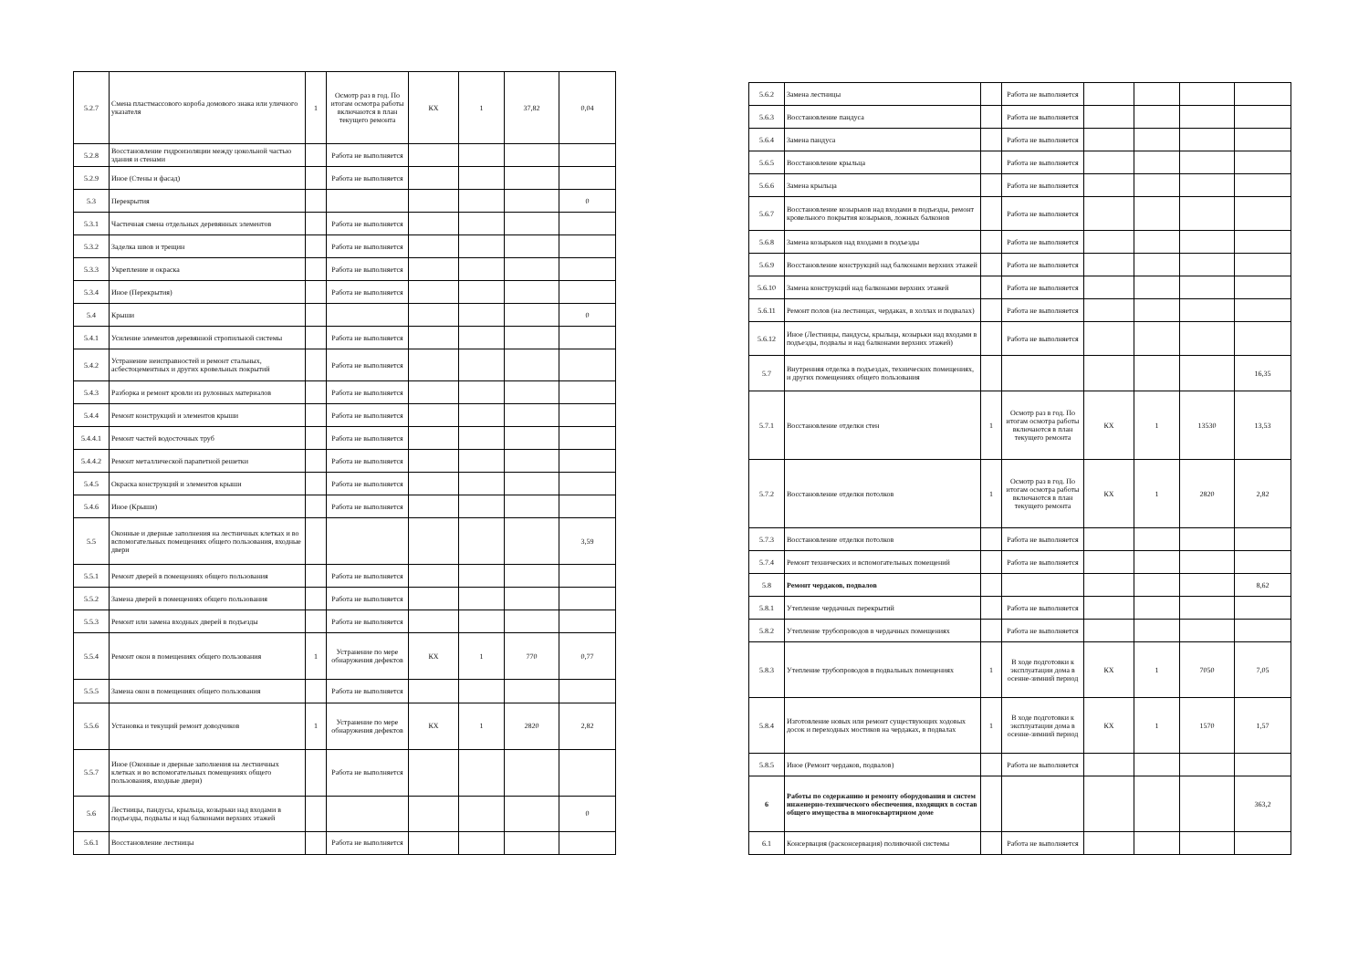| 5.2.7 | Смена пластмассового короба домового знака или уличного указателя | 1 | Осмотр раз в год. По итогам осмотра работы включаются в план текущего ремонта | КХ | 1 | 37,82 | 0,04 |
| 5.2.8 | Восстановление гидроизоляции между цокольной частью здания и стенами | | Работа не выполняется | | | | |
| 5.2.9 | Иное (Стены и фасад) | | Работа не выполняется | | | | |
| 5.3 | Перекрытия | | | | | | 0 |
| 5.3.1 | Частичная смена отдельных деревянных элементов | | Работа не выполняется | | | | |
| 5.3.2 | Заделка швов и трещин | | Работа не выполняется | | | | |
| 5.3.3 | Укрепление и окраска | | Работа не выполняется | | | | |
| 5.3.4 | Иное (Перекрытия) | | Работа не выполняется | | | | |
| 5.4 | Крыши | | | | | | 0 |
| 5.4.1 | Усиление элементов деревянной стропильной системы | | Работа не выполняется | | | | |
| 5.4.2 | Устранение неисправностей и ремонт стальных, асбестоцементных и других кровельных покрытий | | Работа не выполняется | | | | |
| 5.4.3 | Разборка и ремонт кровли из рулонных материалов | | Работа не выполняется | | | | |
| 5.4.4 | Ремонт конструкций и элементов крыши | | Работа не выполняется | | | | |
| 5.4.4.1 | Ремонт частей водосточных труб | | Работа не выполняется | | | | |
| 5.4.4.2 | Ремонт металлической парапетной решетки | | Работа не выполняется | | | | |
| 5.4.5 | Окраска конструкций и элементов крыши | | Работа не выполняется | | | | |
| 5.4.6 | Иное (Крыши) | | Работа не выполняется | | | | |
| 5.5 | Оконные и дверные заполнения на лестничных клетках и во вспомогательных помещениях общего пользования, входные двери | | | | | | 3,59 |
| 5.5.1 | Ремонт дверей в помещениях общего пользования | | Работа не выполняется | | | | |
| 5.5.2 | Замена дверей в помещениях общего пользования | | Работа не выполняется | | | | |
| 5.5.3 | Ремонт или замена входных дверей в подъезды | | Работа не выполняется | | | | |
| 5.5.4 | Ремонт окон в помещениях общего пользования | 1 | Устранение по мере обнаружения дефектов | КХ | 1 | 770 | 0,77 |
| 5.5.5 | Замена окон в помещениях общего пользования | | Работа не выполняется | | | | |
| 5.5.6 | Установка и текущий ремонт доводчиков | 1 | Устранение по мере обнаружения дефектов | КХ | 1 | 2820 | 2,82 |
| 5.5.7 | Иное (Оконные и дверные заполнения на лестничных клетках и во вспомогательных помещениях общего пользования, входные двери) | | Работа не выполняется | | | | |
| 5.6 | Лестницы, пандусы, крыльца, козырьки над входами в подъезды, подвалы и над балконами верхних этажей | | | | | | 0 |
| 5.6.1 | Восстановление лестницы | | Работа не выполняется | | | | |
| 5.6.2 | Замена лестницы | | Работа не выполняется | | | | |
| 5.6.3 | Восстановление пандуса | | Работа не выполняется | | | | |
| 5.6.4 | Замена пандуса | | Работа не выполняется | | | | |
| 5.6.5 | Восстановление крыльца | | Работа не выполняется | | | | |
| 5.6.6 | Замена крыльца | | Работа не выполняется | | | | |
| 5.6.7 | Восстановление козырьков над входами в подъезды, ремонт кровельного покрытия козырьков, ложных балконов | | Работа не выполняется | | | | |
| 5.6.8 | Замена козырьков над входами в подъезды | | Работа не выполняется | | | | |
| 5.6.9 | Восстановление конструкций над балконами верхних этажей | | Работа не выполняется | | | | |
| 5.6.10 | Замена конструкций над балконами верхних этажей | | Работа не выполняется | | | | |
| 5.6.11 | Ремонт полов (на лестницах, чердаках, в холлах и подвалах) | | Работа не выполняется | | | | |
| 5.6.12 | Иное (Лестницы, пандусы, крыльца, козырьки над входами в подъезды, подвалы и над балконами верхних этажей) | | Работа не выполняется | | | | |
| 5.7 | Внутренняя отделка в подъездах, технических помещениях, и других помещениях общего пользования | | | | | | 16,35 |
| 5.7.1 | Восстановление отделки стен | 1 | Осмотр раз в год. По итогам осмотра работы включаются в план текущего ремонта | КХ | 1 | 13530 | 13,53 |
| 5.7.2 | Восстановление отделки потолков | 1 | Осмотр раз в год. По итогам осмотра работы включаются в план текущего ремонта | КХ | 1 | 2820 | 2,82 |
| 5.7.3 | Восстановление отделки потолков | | Работа не выполняется | | | | |
| 5.7.4 | Ремонт технических и вспомогательных помещений | | Работа не выполняется | | | | |
| 5.8 | Ремонт чердаков, подвалов | | | | | | 8,62 |
| 5.8.1 | Утепление чердачных перекрытий | | Работа не выполняется | | | | |
| 5.8.2 | Утепление трубопроводов в чердачных помещениях | | Работа не выполняется | | | | |
| 5.8.3 | Утепление трубопроводов в подвальных помещениях | 1 | В ходе подготовки к эксплуатации дома в осенне-зимний период | КХ | 1 | 7050 | 7,05 |
| 5.8.4 | Изготовление новых или ремонт существующих ходовых досок и переходных мостиков на чердаках, в подвалах | 1 | В ходе подготовки к эксплуатации дома в осенне-зимний период | КХ | 1 | 1570 | 1,57 |
| 5.8.5 | Иное (Ремонт чердаков, подвалов) | | Работа не выполняется | | | | |
| 6 | Работы по содержанию и ремонту оборудования и систем инженерно-технического обеспечения, входящих в состав общего имущества в многоквартирном доме | | | | | | 363,2 |
| 6.1 | Консервация (расконсервация) поливочной системы | | Работа не выполняется | | | | |